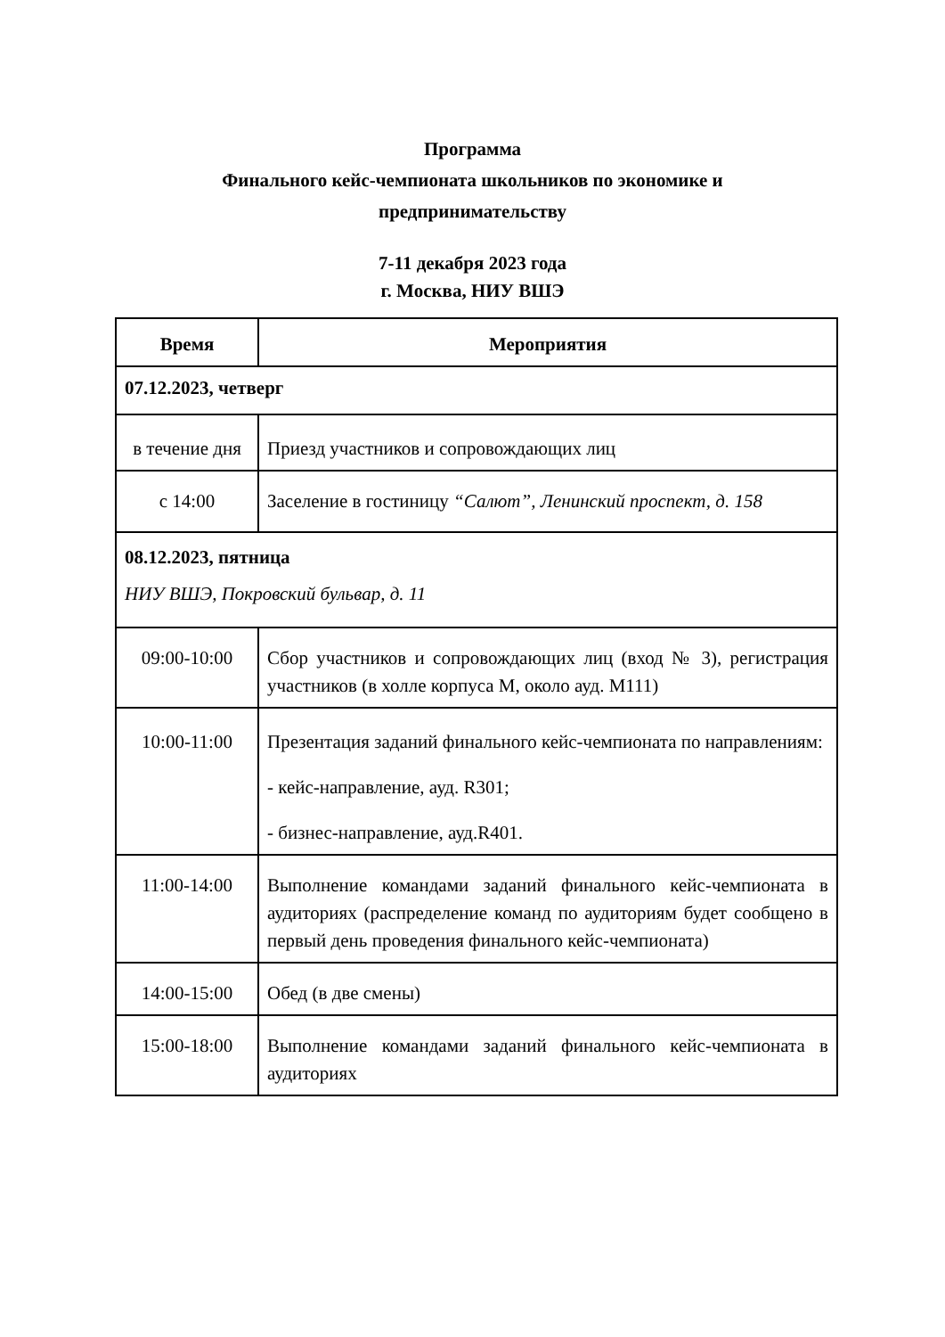Программа
Финального кейс-чемпионата школьников по экономике и
предпринимательству
7-11 декабря 2023 года
г. Москва, НИУ ВШЭ
| Время | Мероприятия |
| --- | --- |
| 07.12.2023, четверг | |
| в течение дня | Приезд участников и сопровождающих лиц |
| с 14:00 | Заселение в гостиницу “Салют”, Ленинский проспект, д. 158 |
| 08.12.2023, пятница НИУ ВШЭ, Покровский бульвар, д. 11 | |
| 09:00-10:00 | Сбор участников и сопровождающих лиц (вход № 3), регистрация участников (в холле корпуса М, около ауд. М111) |
| 10:00-11:00 | Презентация заданий финального кейс-чемпионата по направлениям: - кейс-направление, ауд. R301; - бизнес-направление, ауд.R401. |
| 11:00-14:00 | Выполнение командами заданий финального кейс-чемпионата в аудиториях (распределение команд по аудиториям будет сообщено в первый день проведения финального кейс-чемпионата) |
| 14:00-15:00 | Обед (в две смены) |
| 15:00-18:00 | Выполнение командами заданий финального кейс-чемпионата в аудиториях |